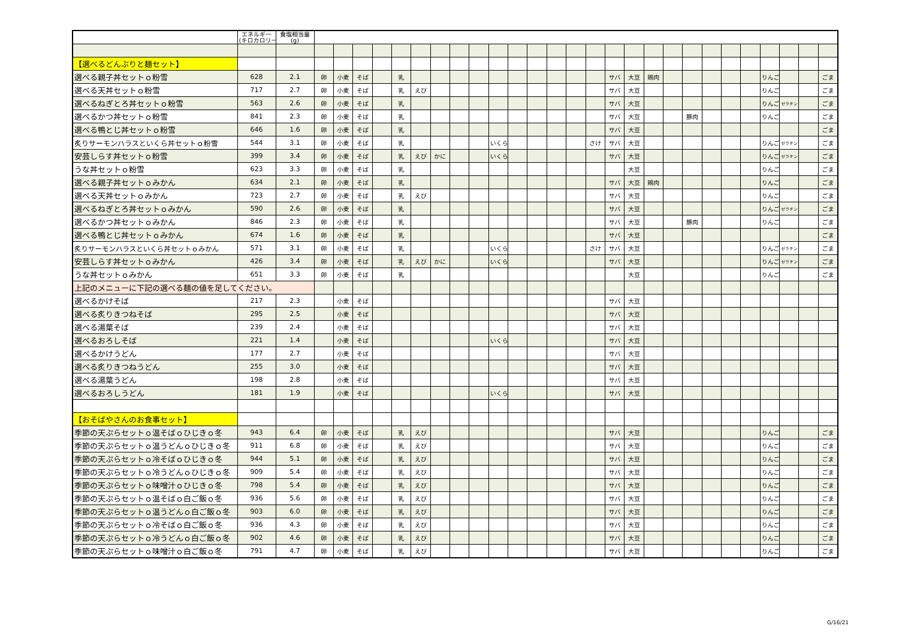| | エネルギー (キロカロリー) | 食塩相当量 (g) | | | | | | | | | | | | | | | | | | | | | | | | | | | |
| --- | --- | --- | --- | --- | --- | --- | --- | --- | --- | --- | --- | --- | --- | --- | --- | --- | --- | --- | --- | --- | --- | --- | --- | --- | --- | --- | --- | --- | --- |
| 【選べるどんぶりと麺セット】 | | | | | | | | | | | | | | | | | | | | | | | | | | | | | |
| 選べる親子丼セットｏ粉雪 | 628 | 2.1 | 卵 | 小麦 | そば | | 乳 | | | | | | | | | | | サバ | 大豆 | 鶏肉 | | | | | | りんご | | | ごま |
| 選べる天丼セットｏ粉雪 | 717 | 2.7 | 卵 | 小麦 | そば | | 乳 | えび | | | | | | | | | | サバ | 大豆 | | | | | | | りんご | | | ごま |
| 選べるねぎとろ丼セットｏ粉雪 | 563 | 2.6 | 卵 | 小麦 | そば | | 乳 | | | | | | | | | | | サバ | 大豆 | | | | | | | りんご | ゼラチン | | ごま |
| 選べるかつ丼セットｏ粉雪 | 841 | 2.3 | 卵 | 小麦 | そば | | 乳 | | | | | | | | | | | サバ | 大豆 | | | 豚肉 | | | | りんご | | | ごま |
| 選べる鴨とじ丼セットｏ粉雪 | 646 | 1.6 | 卵 | 小麦 | そば | | 乳 | | | | | | | | | | | サバ | 大豆 | | | | | | | | | | ごま |
| 炙りサーモンハラスといくら丼セットｏ粉雪 | 544 | 3.1 | 卵 | 小麦 | そば | | 乳 | | | | | いくら | | | | | さけ | サバ | 大豆 | | | | | | | りんご | ゼラチン | | ごま |
| 安芸しらす丼セットｏ粉雪 | 399 | 3.4 | 卵 | 小麦 | そば | | 乳 | えび | かに | | | いくら | | | | | | サバ | 大豆 | | | | | | | りんご | ゼラチン | | ごま |
| うな丼セットｏ粉雪 | 623 | 3.3 | 卵 | 小麦 | そば | | 乳 | | | | | | | | | | | | 大豆 | | | | | | | りんご | | | ごま |
| 選べる親子丼セットｏみかん | 634 | 2.1 | 卵 | 小麦 | そば | | 乳 | | | | | | | | | | | サバ | 大豆 | 鶏肉 | | | | | | りんご | | | ごま |
| 選べる天丼セットｏみかん | 723 | 2.7 | 卵 | 小麦 | そば | | 乳 | えび | | | | | | | | | | サバ | 大豆 | | | | | | | りんご | | | ごま |
| 選べるねぎとろ丼セットｏみかん | 590 | 2.6 | 卵 | 小麦 | そば | | 乳 | | | | | | | | | | | サバ | 大豆 | | | | | | | りんご | ゼラチン | | ごま |
| 選べるかつ丼セットｏみかん | 846 | 2.3 | 卵 | 小麦 | そば | | 乳 | | | | | | | | | | | サバ | 大豆 | | | 豚肉 | | | | りんご | | | ごま |
| 選べる鴨とじ丼セットｏみかん | 674 | 1.6 | 卵 | 小麦 | そば | | 乳 | | | | | | | | | | | サバ | 大豆 | | | | | | | | | | ごま |
| 炙りサーモンハラスといくら丼セットｏみかん | 571 | 3.1 | 卵 | 小麦 | そば | | 乳 | | | | | いくら | | | | | さけ | サバ | 大豆 | | | | | | | りんご | ゼラチン | | ごま |
| 安芸しらす丼セットｏみかん | 426 | 3.4 | 卵 | 小麦 | そば | | 乳 | えび | かに | | | いくら | | | | | | サバ | 大豆 | | | | | | | りんご | ゼラチン | | ごま |
| うな丼セットｏみかん | 651 | 3.3 | 卵 | 小麦 | そば | | 乳 | | | | | | | | | | | | 大豆 | | | | | | | りんご | | | ごま |
| 上記のメニューに下記の選べる麺の値を足してください。 | | | | | | | | | | | | | | | | | | | | | | | | | | | | | |
| 選べるかけそば | 217 | 2.3 | | 小麦 | そば | | | | | | | | | | | | | サバ | 大豆 | | | | | | | | | | |
| 選べる炙りきつねそば | 295 | 2.5 | | 小麦 | そば | | | | | | | | | | | | | サバ | 大豆 | | | | | | | | | | |
| 選べる湯葉そば | 239 | 2.4 | | 小麦 | そば | | | | | | | | | | | | | サバ | 大豆 | | | | | | | | | | |
| 選べるおろしそば | 221 | 1.4 | | 小麦 | そば | | | | | | | いくら | | | | | | サバ | 大豆 | | | | | | | | | | |
| 選べるかけうどん | 177 | 2.7 | | 小麦 | そば | | | | | | | | | | | | | サバ | 大豆 | | | | | | | | | | |
| 選べる炙りきつねうどん | 255 | 3.0 | | 小麦 | そば | | | | | | | | | | | | | サバ | 大豆 | | | | | | | | | | |
| 選べる湯葉うどん | 198 | 2.8 | | 小麦 | そば | | | | | | | | | | | | | サバ | 大豆 | | | | | | | | | | |
| 選べるおろしうどん | 181 | 1.9 | | 小麦 | そば | | | | | | | いくら | | | | | | サバ | 大豆 | | | | | | | | | | |
| 【おそばやさんのお食事セット】 | | | | | | | | | | | | | | | | | | | | | | | | | | | | | |
| 季節の天ぷらセットｏ温そばｏひじきｏ冬 | 943 | 6.4 | 卵 | 小麦 | そば | | 乳 | えび | | | | | | | | | | サバ | 大豆 | | | | | | | りんご | | | ごま |
| 季節の天ぷらセットｏ温うどんｏひじきｏ冬 | 911 | 6.8 | 卵 | 小麦 | そば | | 乳 | えび | | | | | | | | | | サバ | 大豆 | | | | | | | りんご | | | ごま |
| 季節の天ぷらセットｏ冷そばｏひじきｏ冬 | 944 | 5.1 | 卵 | 小麦 | そば | | 乳 | えび | | | | | | | | | | サバ | 大豆 | | | | | | | りんご | | | ごま |
| 季節の天ぷらセットｏ冷うどんｏひじきｏ冬 | 909 | 5.4 | 卵 | 小麦 | そば | | 乳 | えび | | | | | | | | | | サバ | 大豆 | | | | | | | りんご | | | ごま |
| 季節の天ぷらセットｏ味噌汁ｏひじきｏ冬 | 798 | 5.4 | 卵 | 小麦 | そば | | 乳 | えび | | | | | | | | | | サバ | 大豆 | | | | | | | りんご | | | ごま |
| 季節の天ぷらセットｏ温そばｏ白ご飯ｏ冬 | 936 | 5.6 | 卵 | 小麦 | そば | | 乳 | えび | | | | | | | | | | サバ | 大豆 | | | | | | | りんご | | | ごま |
| 季節の天ぷらセットｏ温うどんｏ白ご飯ｏ冬 | 903 | 6.0 | 卵 | 小麦 | そば | | 乳 | えび | | | | | | | | | | サバ | 大豆 | | | | | | | りんご | | | ごま |
| 季節の天ぷらセットｏ冷そばｏ白ご飯ｏ冬 | 936 | 4.3 | 卵 | 小麦 | そば | | 乳 | えび | | | | | | | | | | サバ | 大豆 | | | | | | | りんご | | | ごま |
| 季節の天ぷらセットｏ冷うどんｏ白ご飯ｏ冬 | 902 | 4.6 | 卵 | 小麦 | そば | | 乳 | えび | | | | | | | | | | サバ | 大豆 | | | | | | | りんご | | | ごま |
| 季節の天ぷらセットｏ味噌汁ｏ白ご飯ｏ冬 | 791 | 4.7 | 卵 | 小麦 | そば | | 乳 | えび | | | | | | | | | | サバ | 大豆 | | | | | | | りんご | | | ごま |
G/16/21